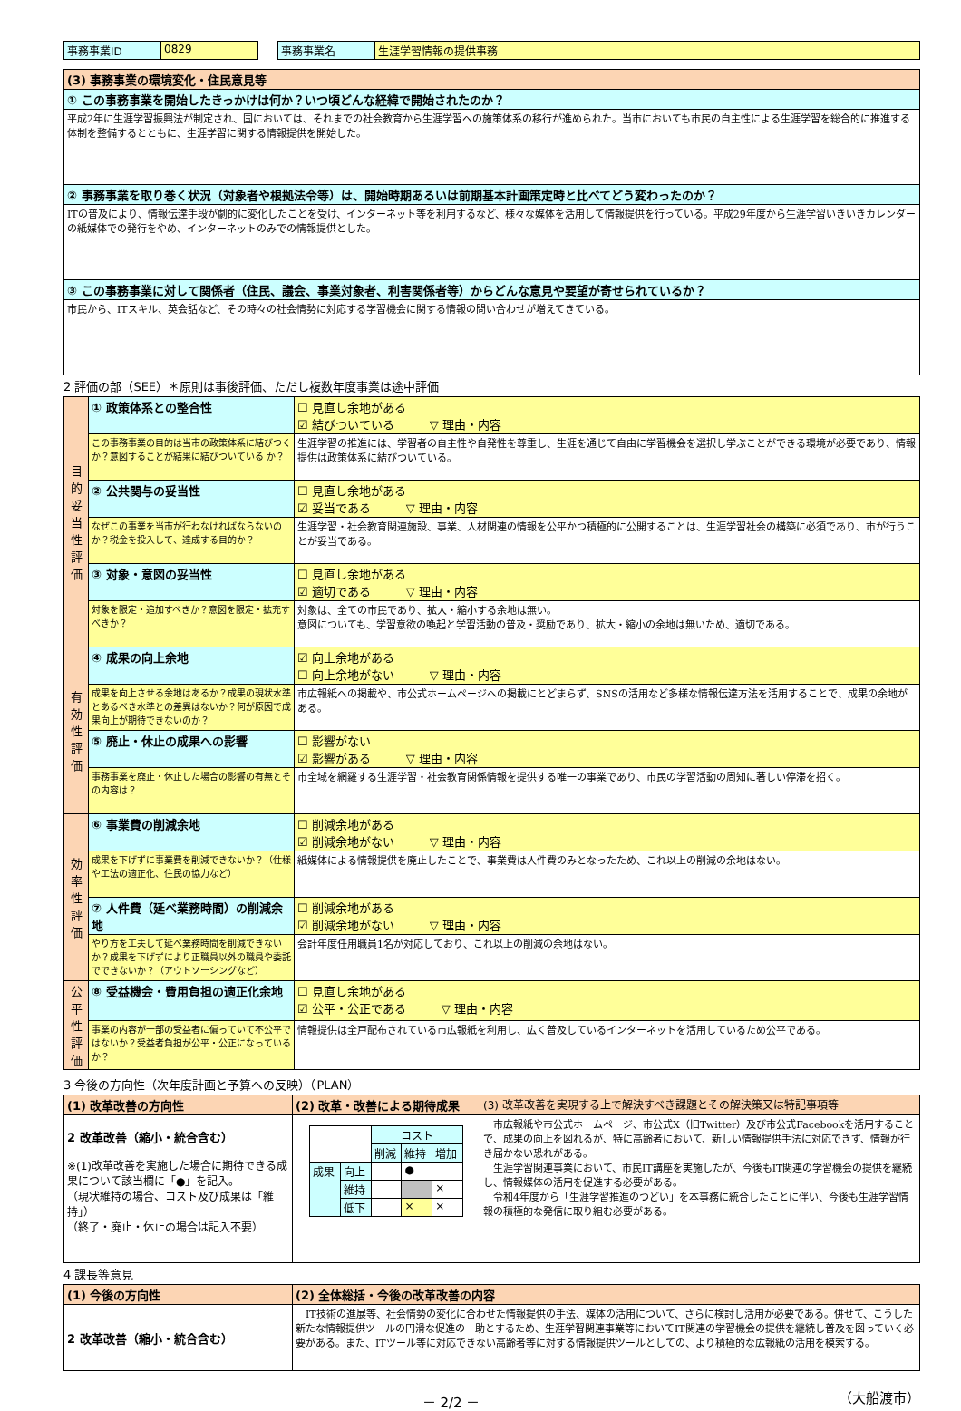| 事務事業ID | 0829 | | 事務事業名 | 生涯学習情報の提供事務 |
| (3) 事務事業の環境変化・住民意見等 |
| ① この事務事業を開始したきっかけは何か？いつ頃どんな経緯で開始されたのか？ |
| 平成2年に生涯学習振興法が制定され、国においては、それまでの社会教育から生涯学習への施策体系の移行が進められた。当市においても市民の自主性による生涯学習を総合的に推進する体制を整備するとともに、生涯学習に関する情報提供を開始した。 |
| ② 事務事業を取り巻く状況（対象者や根拠法令等）は、開始時期あるいは前期基本計画策定時と比べてどう変わったのか？ |
| ITの普及により、情報伝達手段が劇的に変化したことを受け、インターネット等を利用するなど、様々な媒体を活用して情報提供を行っている。平成29年度から生涯学習いきいきカレンダーの紙媒体での発行をやめ、インターネットのみでの情報提供とした。 |
| ③ この事務事業に対して関係者（住民、議会、事業対象者、利害関係者等）からどんな意見や要望が寄せられているか？ |
| 市民から、ITスキル、英会話など、その時々の社会情勢に対応する学習機会に関する情報の問い合わせが増えてきている。 |
2 評価の部（SEE）＊原則は事後評価、ただし複数年度事業は途中評価
| 目的妥当性評価 | ① 政策体系との整合性 | ☐ 見直し余地がある ☑ 結びついている ▽ 理由・内容 |
| | この事務事業の目的は当市の政策体系に結びつくか？意図することが結果に結びついている か？ | 生涯学習の推進には、学習者の自主性や自発性を尊重し、生涯を通じて自由に学習機会を選択し学ぶことができる環境が必要であり、情報提供は政策体系に結びついている。 |
| | ② 公共関与の妥当性 | ☐ 見直し余地がある ☑ 妥当である ▽ 理由・内容 |
| | なぜこの事業を当市が行わなければならないのか？税金を投入して、達成する目的か？ | 生涯学習・社会教育関連施設、事業、人材関連の情報を公平かつ積極的に公開することは、生涯学習社会の構築に必須であり、市が行うことが妥当である。 |
| | ③ 対象・意図の妥当性 | ☐ 見直し余地がある ☑ 適切である ▽ 理由・内容 |
| | 対象を限定・追加すべきか？意図を限定・拡充すべきか？ | 対象は、全ての市民であり、拡大・縮小する余地は無い。 意図についても、学習意欲の喚起と学習活動の普及・奨励であり、拡大・縮小の余地は無いため、適切である。 |
| 有効性評価 | ④ 成果の向上余地 | ☑ 向上余地がある ☐ 向上余地がない ▽ 理由・内容 |
| | 成果を向上させる余地はあるか？成果の現状水準とあるべき水準との差異はないか？何が原因で成果向上が期待できないのか？ | 市広報紙への掲載や、市公式ホームページへの掲載にとどまらず、SNSの活用など多様な情報伝達方法を活用することで、成果の余地がある。 |
| | ⑤ 廃止・休止の成果への影響 | ☐ 影響がない ☑ 影響がある ▽ 理由・内容 |
| | 事務事業を廃止・休止した場合の影響の有無とその内容は？ | 市全域を網羅する生涯学習・社会教育関係情報を提供する唯一の事業であり、市民の学習活動の周知に著しい停滞を招く。 |
| 効率性評価 | ⑥ 事業費の削減余地 | ☐ 削減余地がある ☑ 削減余地がない ▽ 理由・内容 |
| | 成果を下げずに事業費を削減できないか？（仕様や工法の適正化、住民の協力など） | 紙媒体による情報提供を廃止したことで、事業費は人件費のみとなったため、これ以上の削減の余地はない。 |
| | ⑦ 人件費（延べ業務時間）の削減余地 | ☐ 削減余地がある ☑ 削減余地がない ▽ 理由・内容 |
| | やり方を工夫して延べ業務時間を削減できないか？成果を下げずにより正職員以外の職員や委託でできないか？（アウトソーシングなど） | 会計年度任用職員1名が対応しており、これ以上の削減の余地はない。 |
| 公平性評価 | ⑧ 受益機会・費用負担の適正化余地 | ☐ 見直し余地がある ☑ 公平・公正である ▽ 理由・内容 |
| | 事業の内容が一部の受益者に偏っていて不公平ではないか？受益者負担が公平・公正になっているか？ | 情報提供は全戸配布されている市広報紙を利用し、広く普及しているインターネットを活用しているため公平である。 |
3 今後の方向性（次年度計画と予算への反映）（PLAN）
| (1) 改革改善の方向性 | (2) 改革・改善による期待成果 | (3) 改革改善を実現する上で解決すべき課題とその解決策又は特記事項等 |
| 2 改革改善（縮小・統合含む） ※(1)改革改善を実施した場合に期待できる成果について該当欄に「●」を記入。 （現状維持の場合、コスト及び成果は「維持」） （終了・廃止・休止の場合は記入不要） | / / / コスト / / / / / / 削減 / 維持 / 増加 / / 成果 / 向上 / / ● / / / / 維持 / / / × / / / 低下 / / × / × / | 市広報紙や市公式ホームページ、市公式X（旧Twitter）及び市公式Facebookを活用することで、成果の向上を図れるが、特に高齢者において、新しい情報提供手法に対応できず、情報が行き届かない恐れがある。 生涯学習関連事業において、市民IT講座を実施したが、今後もIT関連の学習機会の提供を継続し、情報媒体の活用を促進する必要がある。 令和4年度から「生涯学習推進のつどい」を本事務に統合したことに伴い、今後も生涯学習情報の積極的な発信に取り組む必要がある。 |
4 課長等意見
| (1) 今後の方向性 | (2) 全体総括・今後の改革改善の内容 |
| 2 改革改善（縮小・統合含む） | IT技術の進展等、社会情勢の変化に合わせた情報提供の手法、媒体の活用について、さらに検討し活用が必要である。併せて、こうした新たな情報提供ツールの円滑な促進の一助とするため、生涯学習関連事業等においてIT関連の学習機会の提供を継続し普及を図っていく必要がある。また、ITツール等に対応できない高齢者等に対する情報提供ツールとしての、より積極的な広報紙の活用を模索する。 |
－ 2/2 － （大船渡市）